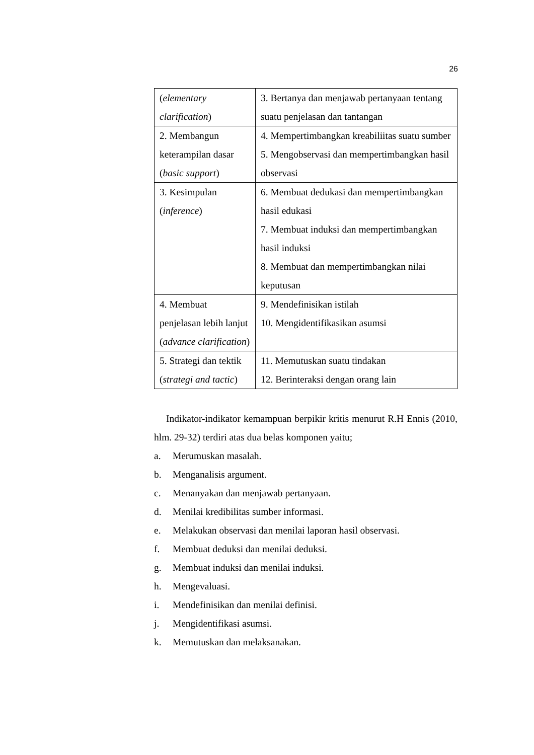26
| ( elementary clarification ) | 3. Bertanya dan menjawab pertanyaan tentang suatu penjelasan dan tantangan |
| 2. Membangun keterampilan dasar ( basic support ) | 4. Mempertimbangkan kreabiliitas suatu sumber 5. Mengobservasi dan mempertimbangkan hasil observasi |
| 3. Kesimpulan ( inference ) | 6. Membuat dedukasi dan mempertimbangkan hasil edukasi 7. Membuat induksi dan mempertimbangkan hasil induksi 8. Membuat dan mempertimbangkan nilai keputusan |
| 4. Membuat penjelasan lebih lanjut ( advance clarification ) | 9. Mendefinisikan istilah 10. Mengidentifikasikan asumsi |
| 5. Strategi dan tektik ( strategi and tactic ) | 11. Memutuskan suatu tindakan 12. Berinteraksi dengan orang lain |
Indikator-indikator kemampuan berpikir kritis menurut R.H Ennis (2010, hlm. 29-32) terdiri atas dua belas komponen yaitu;
a. Merumuskan masalah.
b. Menganalisis argument.
c. Menanyakan dan menjawab pertanyaan.
d. Menilai kredibilitas sumber informasi.
e. Melakukan observasi dan menilai laporan hasil observasi.
f. Membuat deduksi dan menilai deduksi.
g. Membuat induksi dan menilai induksi.
h. Mengevaluasi.
i. Mendefinisikan dan menilai definisi.
j. Mengidentifikasi asumsi.
k. Memutuskan dan melaksanakan.